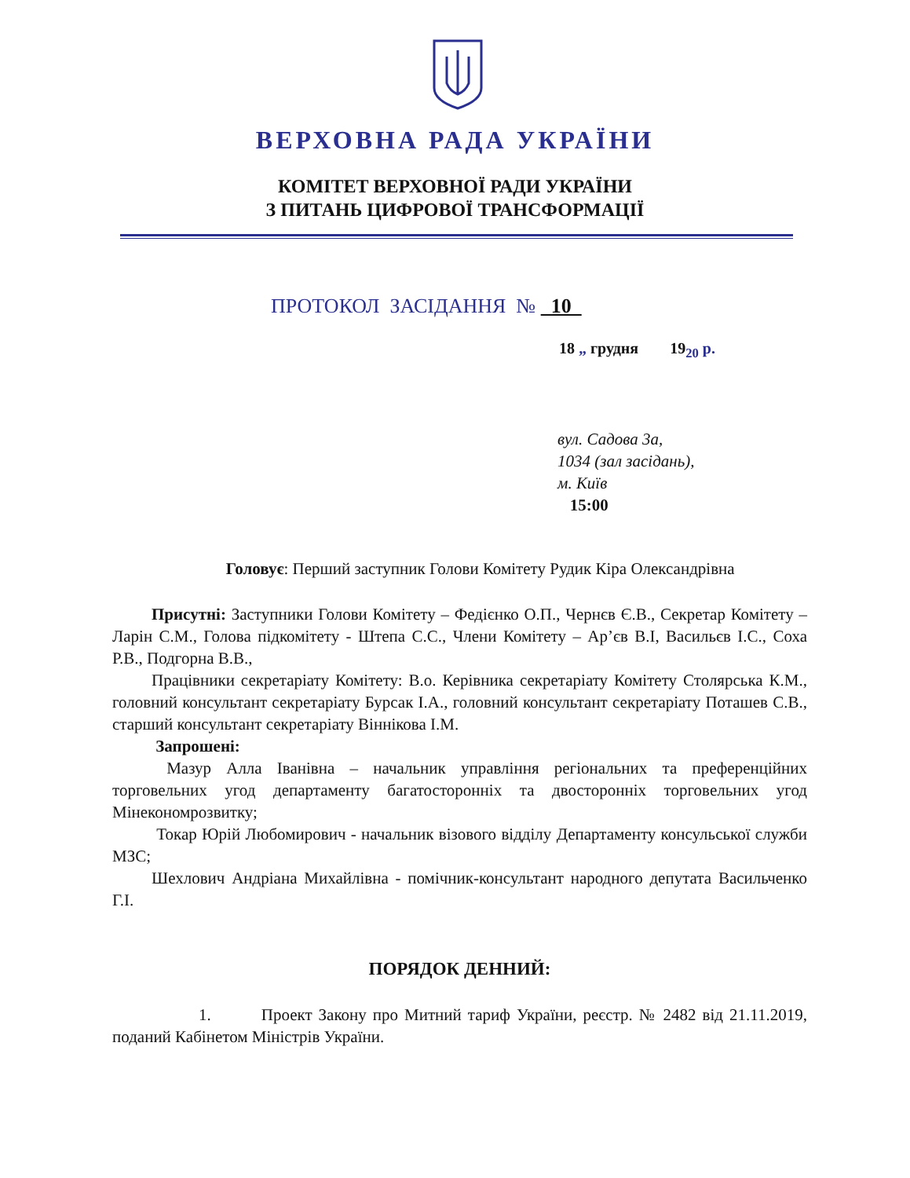ВЕРХОВНА РАДА УКРАЇНИ
КОМІТЕТ ВЕРХОВНОЇ РАДИ УКРАЇНИ
З ПИТАНЬ ЦИФРОВОЇ ТРАНСФОРМАЦІЇ
ПРОТОКОЛ ЗАСІДАННЯ № 10
18 „ грудня 19<sub>20</sub> р.
вул. Садова 3а,
1034 (зал засідань),
м. Київ
15:00
Головує: Перший заступник Голови Комітету Рудик Кіра Олександрівна
Присутні: Заступники Голови Комітету – Федієнко О.П., Чернєв Є.В., Секретар Комітету – Ларін С.М., Голова підкомітету - Штепа С.С., Члени Комітету – Ар’єв В.І, Васильєв І.С., Соха Р.В., Подгорна В.В.,
Працівники секретаріату Комітету: В.о. Керівника секретаріату Комітету Столярська К.М., головний консультант секретаріату Бурсак І.А., головний консультант секретаріату Поташев С.В., старший консультант секретаріату Віннікова І.М.
Запрошені:
Мазур Алла Іванівна – начальник управління регіональних та преференційних торговельних угод департаменту багатосторонніх та двосторонніх торговельних угод Мінекономрозвитку;
Токар Юрій Любомирович - начальник візового відділу Департаменту консульської служби МЗС;
Шехлович Андріана Михайлівна - помічник-консультант народного депутата Васильченко Г.І.
ПОРЯДОК ДЕННИЙ:
1. Проект Закону про Митний тариф України, реєстр. № 2482 від 21.11.2019, поданий Кабінетом Міністрів України.